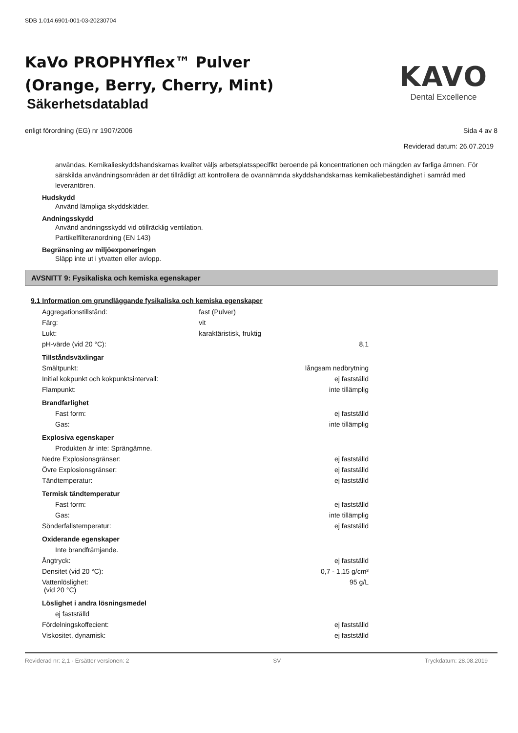SDB 1.014.6901-001-03-20230704
KaVo PROPHYflex™ Pulver
(Orange, Berry, Cherry, Mint)
Säkerhetsdatablad
KAVO
Dental Excellence
enligt förordning (EG) nr 1907/2006 Sida 4 av 8
Reviderad datum: 26.07.2019
användas. Kemikalieskyddshandskarnas kvalitet väljs arbetsplatsspecifikt beroende på koncentrationen och mängden av farliga ämnen. För särskilda användningsområden är det tillrådligt att kontrollera de ovannämnda skyddshandskarnas kemikaliebeständighet i samråd med leverantören.
Hudskydd
Använd lämpliga skyddskläder.
Andningsskydd
Använd andningsskydd vid otillräcklig ventilation.
Partikelfilteranordning (EN 143)
Begränsning av miljöexponeringen
Släpp inte ut i ytvatten eller avlopp.
AVSNITT 9: Fysikaliska och kemiska egenskaper
9.1 Information om grundläggande fysikaliska och kemiska egenskaper
| Aggregationstillstånd: | fast (Pulver) | |
| Färg: | vit | |
| Lukt: | karaktäristisk, fruktig | |
| pH-värde (vid 20 °C): | | 8,1 |
| Tillståndsväxlingar | | |
| Smältpunkt: | | långsam nedbrytning |
| Initial kokpunkt och kokpunktsintervall: | | ej fastställd |
| Flampunkt: | | inte tillämplig |
| Brandfarlighet | | |
| Fast form: | | ej fastställd |
| Gas: | | inte tillämplig |
| Explosiva egenskaper | | |
| Produkten är inte: Sprängämne. | | |
| Nedre Explosionsgränser: | | ej fastställd |
| Övre Explosionsgränser: | | ej fastställd |
| Tändtemperatur: | | ej fastställd |
| Termisk tändtemperatur | | |
| Fast form: | | ej fastställd |
| Gas: | | inte tillämplig |
| Sönderfallstemperatur: | | ej fastställd |
| Oxiderande egenskaper | | |
| Inte brandfrämjande. | | |
| Ångtryck: | | ej fastställd |
| Densitet (vid 20 °C): | | 0,7 - 1,15 g/cm³ |
| Vattenlöslighet: (vid 20 °C) | | 95 g/L |
| Löslighet i andra lösningsmedel | | |
| ej fastställd | | |
| Fördelningskoffecient: | | ej fastställd |
| Viskositet, dynamisk: | | ej fastställd |
Reviderad nr: 2,1 - Ersätter versionen: 2 SV Tryckdatum: 28.08.2019